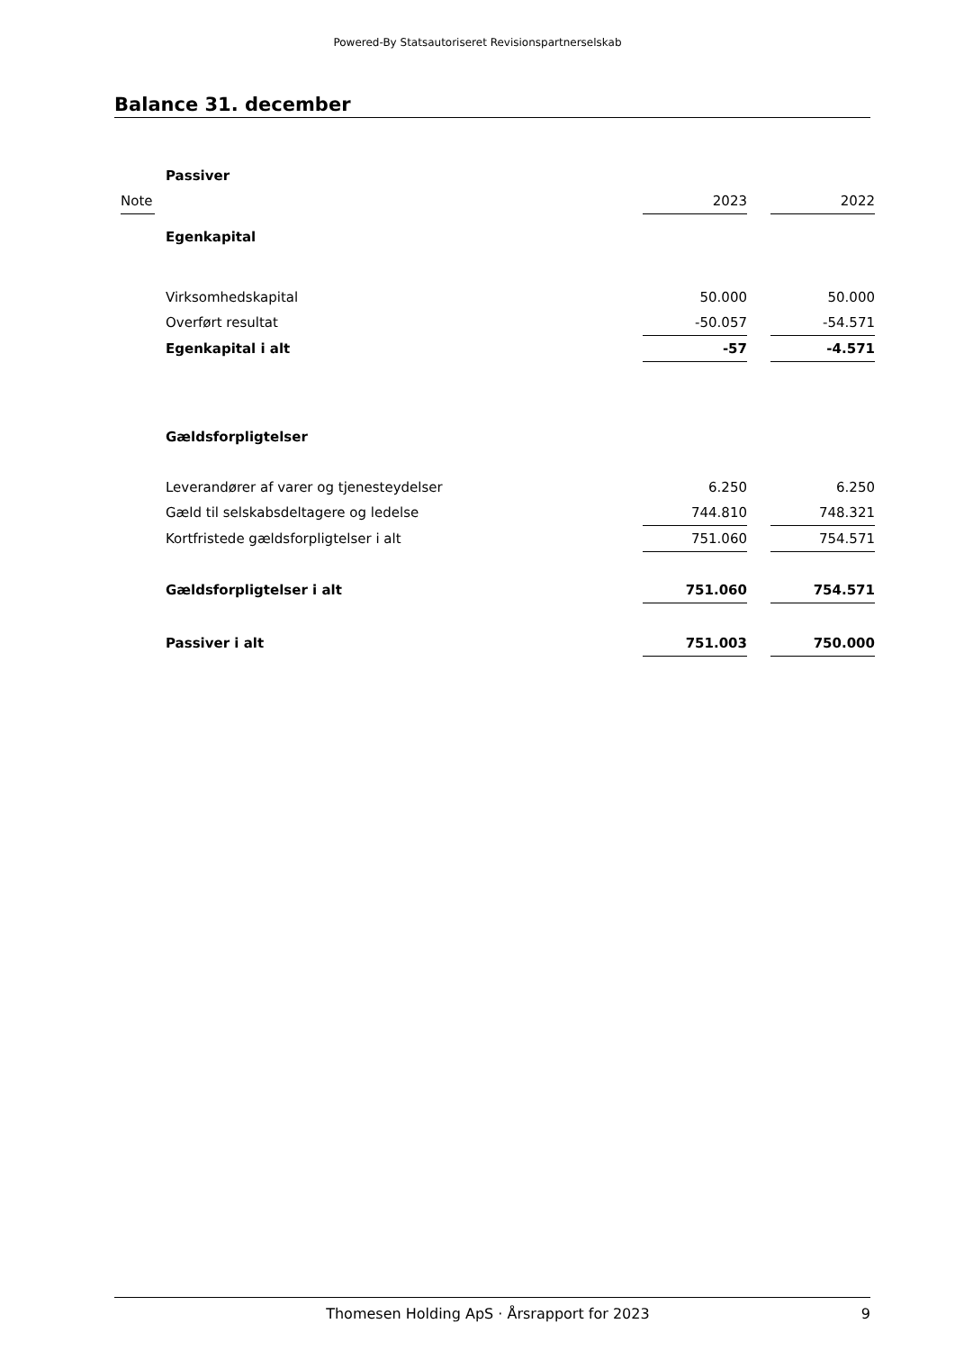Powered-By Statsautoriseret Revisionspartnerselskab
Balance 31. december
| | Passiver | | | |
| Note | | 2023 | | 2022 |
| | Egenkapital | | | |
| | Virksomhedskapital | 50.000 | | 50.000 |
| | Overført resultat | -50.057 | | -54.571 |
| | Egenkapital i alt | -57 | | -4.571 |
| | Gældsforpligtelser | | | |
| | Leverandører af varer og tjenesteydelser | 6.250 | | 6.250 |
| | Gæld til selskabsdeltagere og ledelse | 744.810 | | 748.321 |
| | Kortfristede gældsforpligtelser i alt | 751.060 | | 754.571 |
| | Gældsforpligtelser i alt | 751.060 | | 754.571 |
| | Passiver i alt | 751.003 | | 750.000 |
Thomesen Holding ApS · Årsrapport for 2023 9